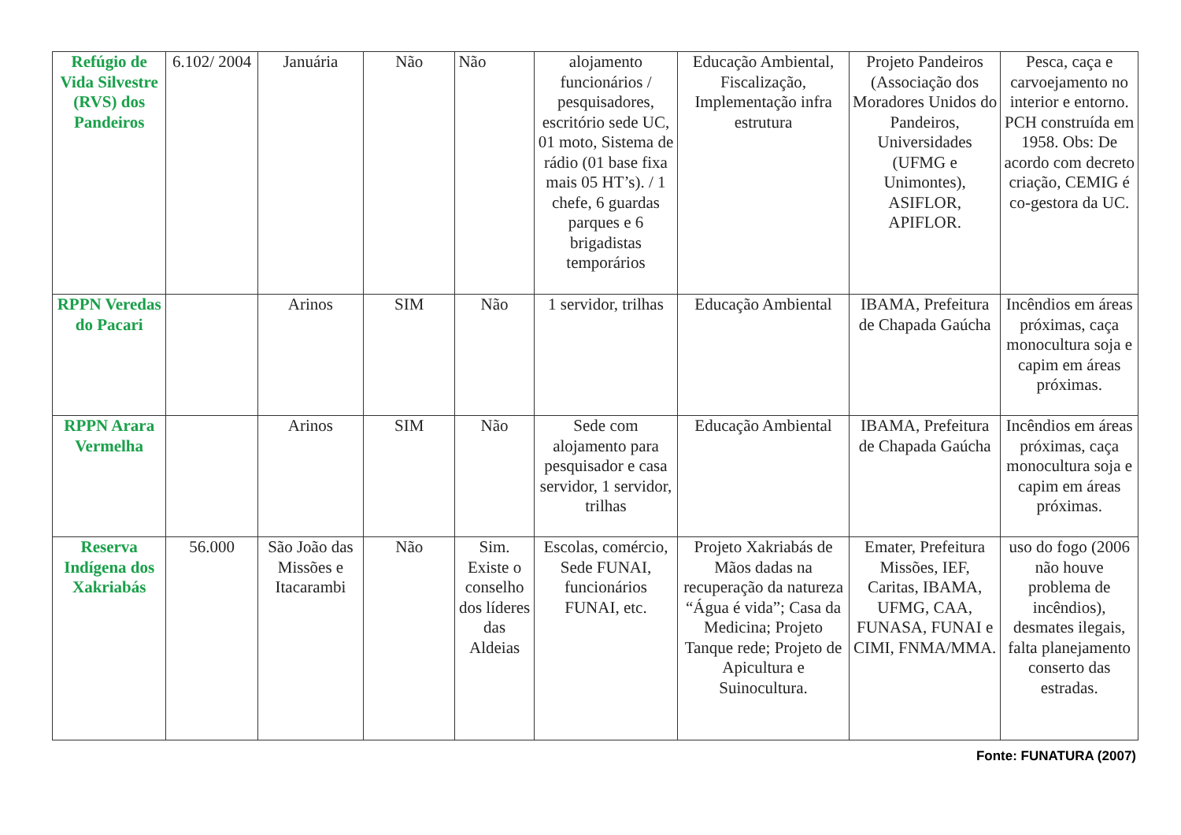| Refúgio de Vida Silvestre (RVS) dos Pandeiros | 6.102/ 2004 | Januária | Não | Não | alojamento funcionários / pesquisadores, escritório sede UC, 01 moto, Sistema de rádio (01 base fixa mais 05 HT’s). / 1 chefe, 6 guardas parques e 6 brigadistas temporários | Educação Ambiental, Fiscalização, Implementação infra estrutura | Projeto Pandeiros (Associação dos Moradores Unidos do Pandeiros, Universidades (UFMG e Unimontes), ASIFLOR, APIFLOR. | Pesca, caça e carvoejamento no interior e entorno. PCH construída em 1958. Obs: De acordo com decreto criação, CEMIG é co-gestora da UC. |
| RPPN Veredas do Pacari | | Arinos | SIM | Não | 1 servidor, trilhas | Educação Ambiental | IBAMA, Prefeitura de Chapada Gaúcha | Incêndios em áreas próximas, caça monocultura soja e capim em áreas próximas. |
| RPPN Arara Vermelha | | Arinos | SIM | Não | Sede com alojamento para pesquisador e casa servidor, 1 servidor, trilhas | Educação Ambiental | IBAMA, Prefeitura de Chapada Gaúcha | Incêndios em áreas próximas, caça monocultura soja e capim em áreas próximas. |
| Reserva Indígena dos Xakriabás | 56.000 | São João das Missões e Itacarambi | Não | Sim. Existe o conselho dos líderes das Aldeias | Escolas, comércio, Sede FUNAI, funcionários FUNAI, etc. | Projeto Xakriabás de Mãos dadas na recuperação da natureza “Água é vida”; Casa da Medicina; Projeto Tanque rede; Projeto de Apicultura e Suinocultura. | Emater, Prefeitura Missões, IEF, Caritas, IBAMA, UFMG, CAA, FUNASA, FUNAI e CIMI, FNMA/MMA. | uso do fogo (2006 não houve problema de incêndios), desmates ilegais, falta planejamento conserto das estradas. |
Fonte: FUNATURA (2007)